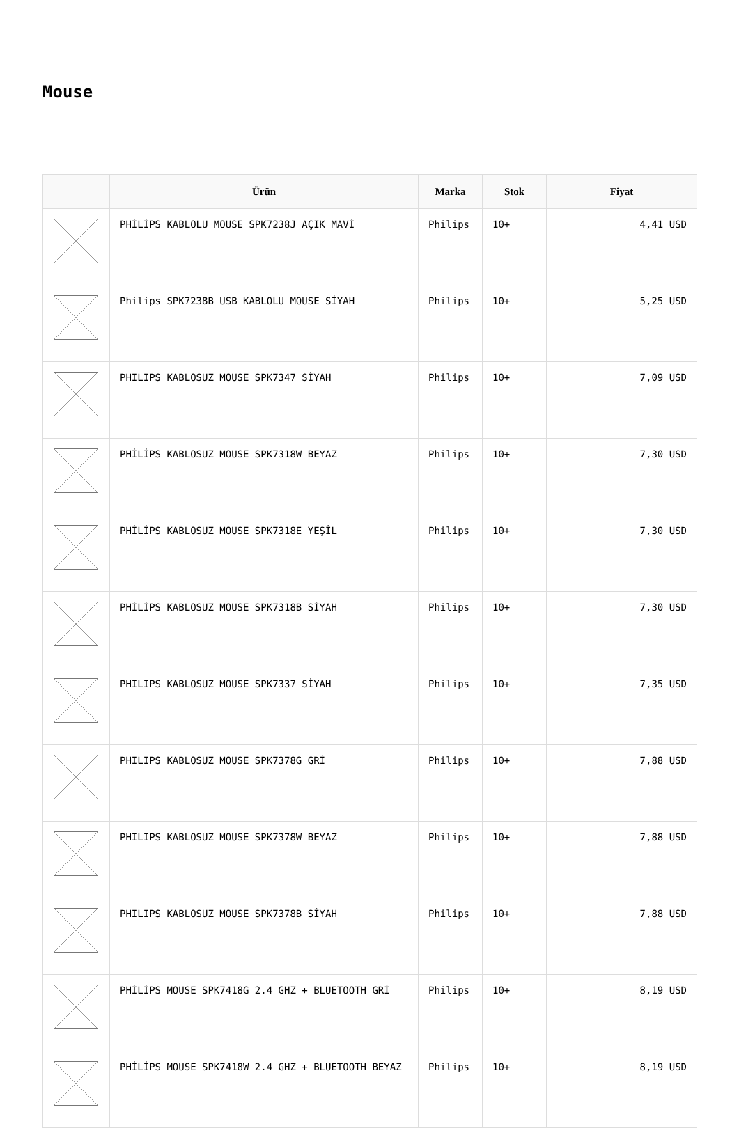Mouse
| | Ürün | Marka | Stok | Fiyat |
| --- | --- | --- | --- | --- |
| | PHİLİPS KABLOLU MOUSE SPK7238J AÇIK MAVİ | Philips | 10+ | 4,41 USD |
| | Philips SPK7238B USB KABLOLU MOUSE SİYAH | Philips | 10+ | 5,25 USD |
| | PHILIPS KABLOSUZ MOUSE SPK7347 SİYAH | Philips | 10+ | 7,09 USD |
| | PHİLİPS KABLOSUZ MOUSE SPK7318W BEYAZ | Philips | 10+ | 7,30 USD |
| | PHİLİPS KABLOSUZ MOUSE SPK7318E YEŞİL | Philips | 10+ | 7,30 USD |
| | PHİLİPS KABLOSUZ MOUSE SPK7318B SİYAH | Philips | 10+ | 7,30 USD |
| | PHILIPS KABLOSUZ MOUSE SPK7337 SİYAH | Philips | 10+ | 7,35 USD |
| | PHILIPS KABLOSUZ MOUSE SPK7378G GRİ | Philips | 10+ | 7,88 USD |
| | PHILIPS KABLOSUZ MOUSE SPK7378W BEYAZ | Philips | 10+ | 7,88 USD |
| | PHILIPS KABLOSUZ MOUSE SPK7378B SİYAH | Philips | 10+ | 7,88 USD |
| | PHİLİPS MOUSE SPK7418G 2.4 GHZ + BLUETOOTH GRİ | Philips | 10+ | 8,19 USD |
| | PHİLİPS MOUSE SPK7418W 2.4 GHZ + BLUETOOTH BEYAZ | Philips | 10+ | 8,19 USD |